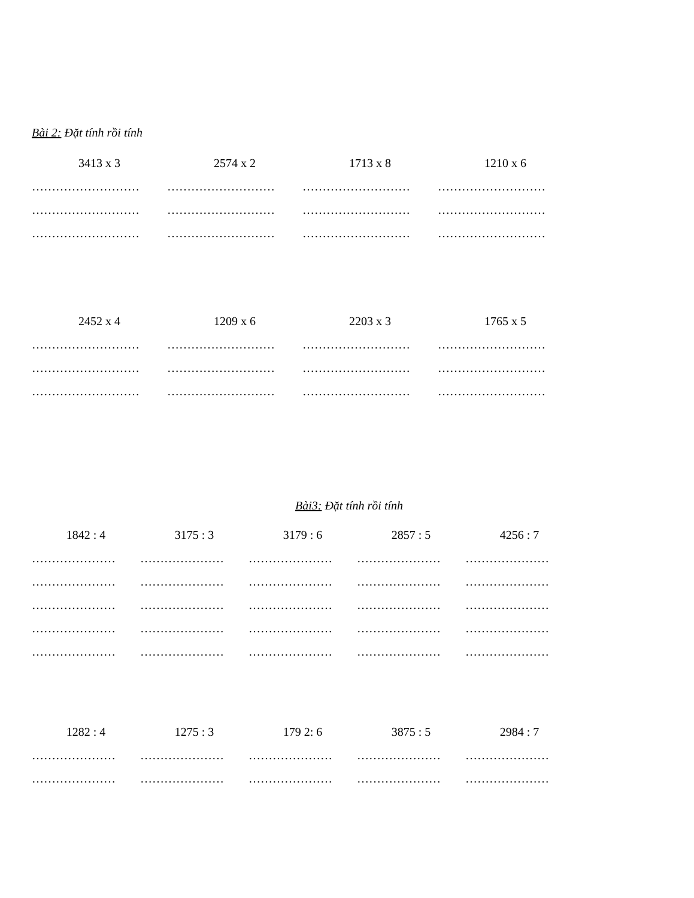Bài 2: Đặt tính rồi tính
| 3413 x 3 | 2574 x 2 | 1713 x 8 | 1210 x 6 |
| ……………………… | ……………………… | ……………………… | ……………………… |
| ……………………… | ……………………… | ……………………… | ……………………… |
| ……………………… | ……………………… | ……………………… | ……………………… |
| 2452 x 4 | 1209 x 6 | 2203 x 3 | 1765 x 5 |
| ……………………… | ……………………… | ……………………… | ……………………… |
| ……………………… | ……………………… | ……………………… | ……………………… |
| ……………………… | ……………………… | ……………………… | ……………………… |
Bài3: Đặt tính rồi tính
| 1842 : 4 | 3175 : 3 | 3179 : 6 | 2857 : 5 | 4256 : 7 |
| ………………… | ………………… | ………………… | ………………… | ………………… |
| ………………… | ………………… | ………………… | ………………… | ………………… |
| ………………… | ………………… | ………………… | ………………… | ………………… |
| ………………… | ………………… | ………………… | ………………… | ………………… |
| ………………… | ………………… | ………………… | ………………… | ………………… |
| 1282 : 4 | 1275 : 3 | 179 2: 6 | 3875 : 5 | 2984 : 7 |
| ………………… | ………………… | ………………… | ………………… | ………………… |
| ………………… | ………………… | ………………… | ………………… | ………………… |